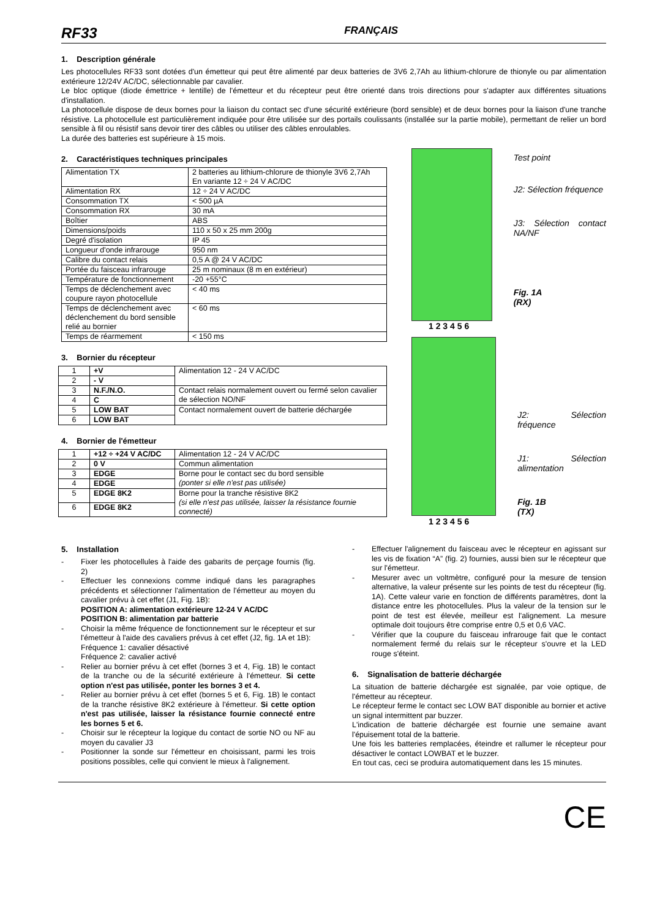RF33 FRANÇAIS
1. Description générale
Les photocellules RF33 sont dotées d'un émetteur qui peut être alimenté par deux batteries de 3V6 2,7Ah au lithium-chlorure de thionyle ou par alimentation extérieure 12/24V AC/DC, sélectionnable par cavalier.
Le bloc optique (diode émettrice + lentille) de l'émetteur et du récepteur peut être orienté dans trois directions pour s'adapter aux différentes situations d'installation.
La photocellule dispose de deux bornes pour la liaison du contact sec d'une sécurité extérieure (bord sensible) et de deux bornes pour la liaison d'une tranche résistive. La photocellule est particulièrement indiquée pour être utilisée sur des portails coulissants (installée sur la partie mobile), permettant de relier un bord sensible à fil ou résistif sans devoir tirer des câbles ou utiliser des câbles enroulables.
La durée des batteries est supérieure à 15 mois.
2. Caractéristiques techniques principales
| Alimentation TX | 2 batteries au lithium-chlorure de thionyle 3V6 2,7Ah En variante 12 ÷ 24 V AC/DC |
| Alimentation RX | 12 ÷ 24 V AC/DC |
| Consommation TX | < 500 µA |
| Consommation RX | 30 mA |
| Boîtier | ABS |
| Dimensions/poids | 110 x 50 x 25 mm 200g |
| Degré d'isolation | IP 45 |
| Longueur d'onde infrarouge | 950 nm |
| Calibre du contact relais | 0,5 A @ 24 V AC/DC |
| Portée du faisceau infrarouge | 25 m nominaux (8 m en extérieur) |
| Température de fonctionnement | -20 +55°C |
| Temps de déclenchement avec coupure rayon photocellule | < 40 ms |
| Temps de déclenchement avec déclenchement du bord sensible relié au bornier | < 60 ms |
| Temps de réarmement | < 150 ms |
3. Bornier du récepteur
| 1 | +V | Alimentation 12 - 24 V AC/DC |
| 2 | - V | |
| 3 | N.F./N.O. | Contact relais normalement ouvert ou fermé selon cavalier de sélection NO/NF |
| 4 | C | |
| 5 | LOW BAT | Contact normalement ouvert de batterie déchargée |
| 6 | LOW BAT | |
4. Bornier de l'émetteur
| 1 | +12 ÷ +24 V AC/DC | Alimentation 12 - 24 V AC/DC |
| 2 | 0 V | Commun alimentation |
| 3 | EDGE | Borne pour le contact sec du bord sensible (ponter si elle n'est pas utilisée) |
| 4 | EDGE | |
| 5 | EDGE 8K2 | Borne pour la tranche résistive 8K2 (si elle n'est pas utilisée, laisser la résistance fournie connecté) |
| 6 | EDGE 8K2 | |
Test point
J2: Sélection fréquence
J3: Sélection contact NA/NF
Fig. 1A
(RX)
1 2 3 4 5 6
J2: Sélection fréquence
J1: Sélection alimentation
Fig. 1B
(TX)
1 2 3 4 5 6
5. Installation
- Fixer les photocellules à l'aide des gabarits de perçage fournis (fig. 2)
- Effectuer les connexions comme indiqué dans les paragraphes précédents et sélectionner l'alimentation de l'émetteur au moyen du cavalier prévu à cet effet (J1, Fig. 1B):
POSITION A: alimentation extérieure 12-24 V AC/DC
POSITION B: alimentation par batterie
- Choisir la même fréquence de fonctionnement sur le récepteur et sur l'émetteur à l'aide des cavaliers prévus à cet effet (J2, fig. 1A et 1B):
Fréquence 1: cavalier désactivé
Fréquence 2: cavalier activé
- Relier au bornier prévu à cet effet (bornes 3 et 4, Fig. 1B) le contact de la tranche ou de la sécurité extérieure à l'émetteur. Si cette option n'est pas utilisée, ponter les bornes 3 et 4.
- Relier au bornier prévu à cet effet (bornes 5 et 6, Fig. 1B) le contact de la tranche résistive 8K2 extérieure à l'émetteur. Si cette option n'est pas utilisée, laisser la résistance fournie connecté entre les bornes 5 et 6.
- Choisir sur le récepteur la logique du contact de sortie NO ou NF au moyen du cavalier J3
- Positionner la sonde sur l'émetteur en choisissant, parmi les trois positions possibles, celle qui convient le mieux à l'alignement.
- Effectuer l'alignement du faisceau avec le récepteur en agissant sur les vis de fixation “A” (fig. 2) fournies, aussi bien sur le récepteur que sur l'émetteur.
- Mesurer avec un voltmètre, configuré pour la mesure de tension alternative, la valeur présente sur les points de test du récepteur (fig. 1A). Cette valeur varie en fonction de différents paramètres, dont la distance entre les photocellules. Plus la valeur de la tension sur le point de test est élevée, meilleur est l'alignement. La mesure optimale doit toujours être comprise entre 0,5 et 0,6 VAC.
- Vérifier que la coupure du faisceau infrarouge fait que le contact normalement fermé du relais sur le récepteur s'ouvre et la LED rouge s'éteint.
6. Signalisation de batterie déchargée
La situation de batterie déchargée est signalée, par voie optique, de l'émetteur au récepteur.
Le récepteur ferme le contact sec LOW BAT disponible au bornier et active un signal intermittent par buzzer.
L'indication de batterie déchargée est fournie une semaine avant l'épuisement total de la batterie.
Une fois les batteries remplacées, éteindre et rallumer le récepteur pour désactiver le contact LOWBAT et le buzzer.
En tout cas, ceci se produira automatiquement dans les 15 minutes.
CE